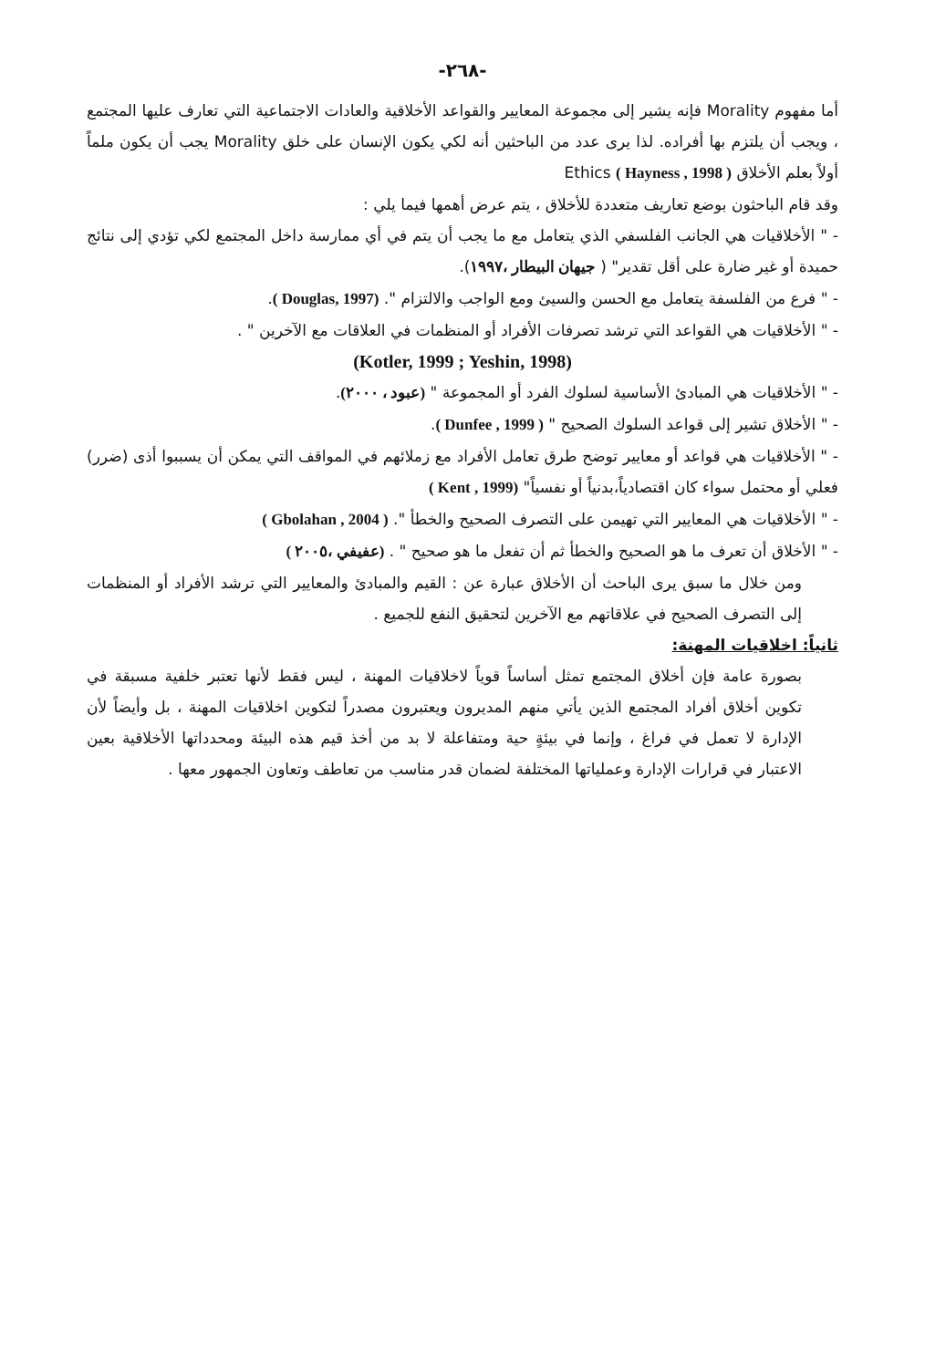-٢٦٨-
أما مفهوم Morality فإنه يشير إلى مجموعة المعايير والقواعد الأخلاقية والعادات الاجتماعية التي تعارف عليها المجتمع ، ويجب أن يلتزم بها أفراده. لذا يرى عدد من الباحثين أنه لكي يكون الإنسان على خلق Morality يجب أن يكون ملماً أولاً بعلم الأخلاق Ethics ( Hayness , 1998 )
وقد قام الباحثون بوضع تعاريف متعددة للأخلاق ، يتم عرض أهمها فيما يلي :
- " الأخلاقيات هي الجانب الفلسفي الذي يتعامل مع ما يجب أن يتم في أي ممارسة داخل المجتمع لكي تؤدي إلى نتائج حميدة أو غير ضارة على أقل تقدير" ( جيهان البيطار ،١٩٩٧).
- " فرع من الفلسفة يتعامل مع الحسن والسيئ ومع الواجب والالتزام ". (Douglas, 1997 ).
- " الأخلاقيات هي القواعد التي ترشد تصرفات الأفراد أو المنظمات في العلاقات مع الآخرين " .
(Kotler, 1999 ; Yeshin, 1998)
- " الأخلاقيات هي المبادئ الأساسية لسلوك الفرد أو المجموعة " (عبود ، ٢٠٠٠).
- " الأخلاق تشير إلى قواعد السلوك الصحيح " ( Dunfee , 1999 ).
- " الأخلاقيات هي قواعد أو معايير توضح طرق تعامل الأفراد مع زملائهم في المواقف التي يمكن أن يسببوا أذى (ضرر) فعلي أو محتمل سواء كان اقتصادياً،بدنياً أو نفسياً" (Kent , 1999 )
- " الأخلاقيات هي المعايير التي تهيمن على التصرف الصحيح والخطأ ". ( Gbolahan , 2004 )
- " الأخلاق أن تعرف ما هو الصحيح والخطأ ثم أن تفعل ما هو صحيح " . (عفيفي ،٢٠٠٥ )
ومن خلال ما سبق يرى الباحث أن الأخلاق عبارة عن : القيم والمبادئ والمعايير التي ترشد الأفراد أو المنظمات إلى التصرف الصحيح في علاقاتهم مع الآخرين لتحقيق النفع للجميع .
ثانياً: اخلاقيات المهنة:
بصورة عامة فإن أخلاق المجتمع تمثل أساساً قوياً لاخلاقيات المهنة ، ليس فقط لأنها تعتبر خلفية مسبقة في تكوين أخلاق أفراد المجتمع الذين يأتي منهم المديرون ويعتبرون مصدراً لتكوين اخلاقيات المهنة ، بل وأيضاً لأن الإدارة لا تعمل في فراغ ، وإنما في بيئةٍ حية ومتفاعلة لا بد من أخذ قيم هذه البيئة ومحدداتها الأخلاقية بعين الاعتبار في قرارات الإدارة وعملياتها المختلفة لضمان قدر مناسب من تعاطف وتعاون الجمهور معها .